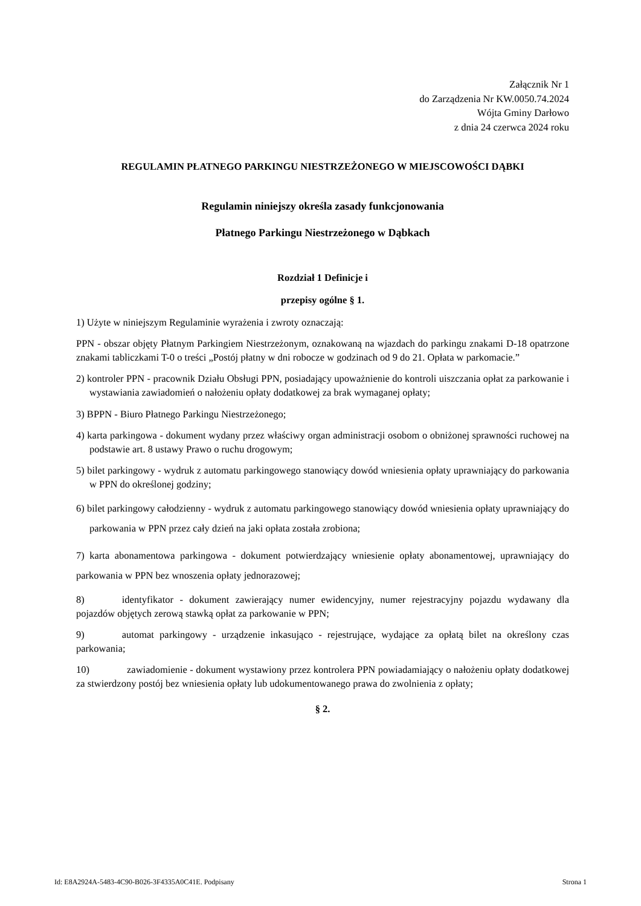Załącznik Nr 1
do Zarządzenia Nr KW.0050.74.2024
Wójta Gminy Darłowo
z dnia 24 czerwca 2024 roku
REGULAMIN PŁATNEGO PARKINGU NIESTRZEŻONEGO W MIEJSCOWOŚCI DĄBKI
Regulamin niniejszy określa zasady funkcjonowania
Płatnego Parkingu Niestrzeżonego w Dąbkach
Rozdział 1 Definicje i
przepisy ogólne § 1.
1) Użyte w niniejszym Regulaminie wyrażenia i zwroty oznaczają:
PPN - obszar objęty Płatnym Parkingiem Niestrzeżonym, oznakowaną na wjazdach do parkingu znakami D-18 opatrzone znakami tabliczkami T-0 o treści „Postój płatny w dni robocze w godzinach od 9 do 21. Opłata w parkomacie.”
2) kontroler PPN - pracownik Działu Obsługi PPN, posiadający upoważnienie do kontroli uiszczania opłat za parkowanie i wystawiania zawiadomień o nałożeniu opłaty dodatkowej za brak wymaganej opłaty;
3) BPPN - Biuro Płatnego Parkingu Niestrzeżonego;
4) karta parkingowa - dokument wydany przez właściwy organ administracji osobom o obniżonej sprawności ruchowej na podstawie art. 8 ustawy Prawo o ruchu drogowym;
5) bilet parkingowy - wydruk z automatu parkingowego stanowiący dowód wniesienia opłaty uprawniający do parkowania w PPN do określonej godziny;
6) bilet parkingowy całodzienny - wydruk z automatu parkingowego stanowiący dowód wniesienia opłaty uprawniający do parkowania w PPN przez cały dzień na jaki opłata została zrobiona;
7) karta abonamentowa parkingowa - dokument potwierdzający wniesienie opłaty abonamentowej, uprawniający do parkowania w PPN bez wnoszenia opłaty jednorazowej;
8) identyfikator - dokument zawierający numer ewidencyjny, numer rejestracyjny pojazdu wydawany dla pojazdów objętych zerową stawką opłat za parkowanie w PPN;
9) automat parkingowy - urządzenie inkasująco - rejestrujące, wydające za opłatą bilet na określony czas parkowania;
10) zawiadomienie - dokument wystawiony przez kontrolera PPN powiadamiający o nałożeniu opłaty dodatkowej za stwierdzony postój bez wniesienia opłaty lub udokumentowanego prawa do zwolnienia z opłaty;
§ 2.
Id: E8A2924A-5483-4C90-B026-3F4335A0C41E. Podpisany Strona 1